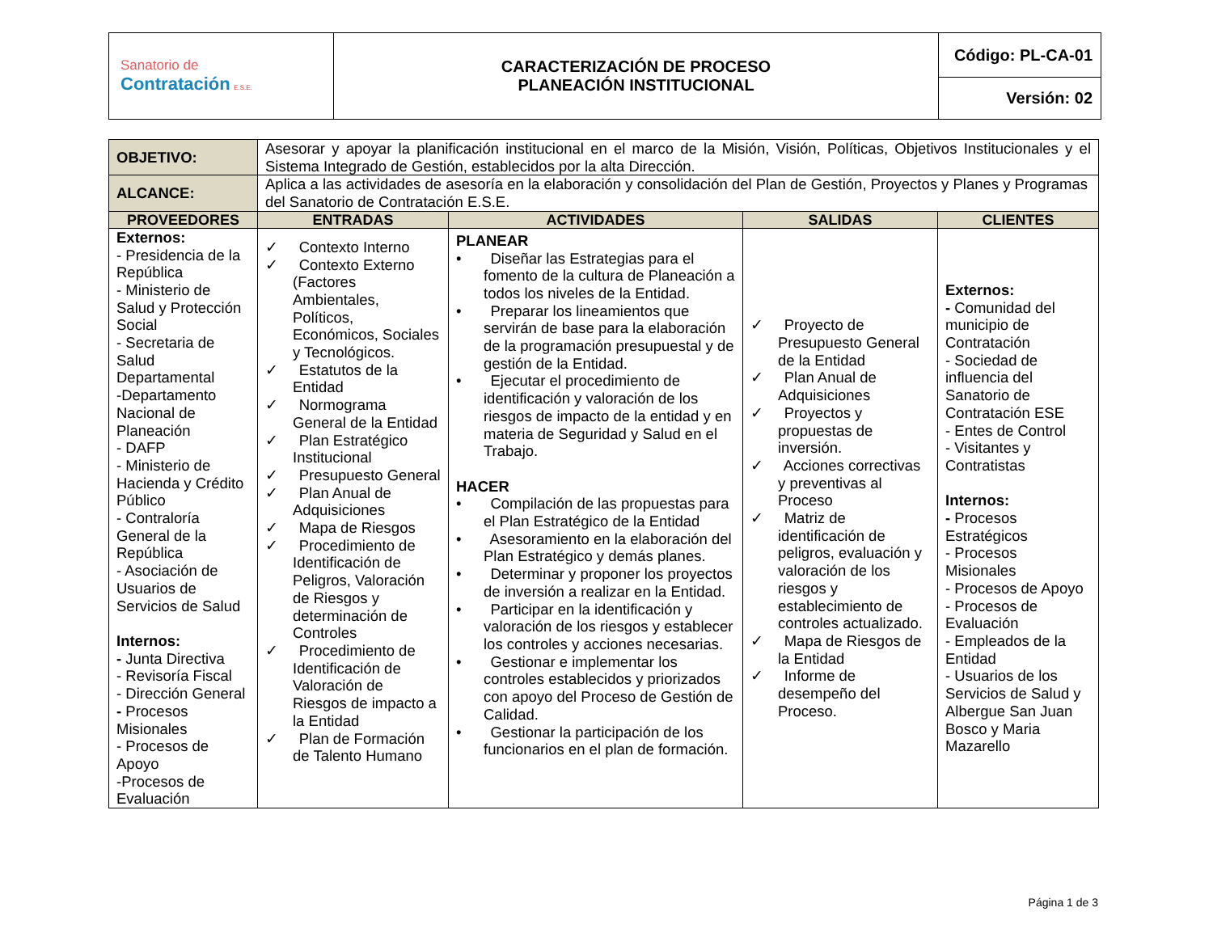| Sanatorio de Contratación E.S.E. | CARACTERIZACIÓN DE PROCESO PLANEACIÓN INSTITUCIONAL | Código: PL-CA-01 |
| | | Versión: 02 |
| OBJETIVO: | Asesorar y apoyar la planificación institucional en el marco de la Misión, Visión, Políticas, Objetivos Institucionales y el Sistema Integrado de Gestión, establecidos por la alta Dirección. | | | |
| ALCANCE: | Aplica a las actividades de asesoría en la elaboración y consolidación del Plan de Gestión, Proyectos y Planes y Programas del Sanatorio de Contratación E.S.E. | | | |
| PROVEEDORES | ENTRADAS | ACTIVIDADES | SALIDAS | CLIENTES |
| Externos: - Presidencia de la República - Ministerio de Salud y Protección Social - Secretaria de Salud Departamental -Departamento Nacional de Planeación - DAFP - Ministerio de Hacienda y Crédito Público - Contraloría General de la República - Asociación de Usuarios de Servicios de Salud Internos: - Junta Directiva - Revisoría Fiscal - Dirección General - Procesos Misionales - Procesos de Apoyo -Procesos de Evaluación | ✓ Contexto Interno ✓ Contexto Externo (Factores Ambientales, Políticos, Económicos, Sociales y Tecnológicos. ✓ Estatutos de la Entidad ✓ Normograma General de la Entidad ✓ Plan Estratégico Institucional ✓ Presupuesto General ✓ Plan Anual de Adquisiciones ✓ Mapa de Riesgos ✓ Procedimiento de Identificación de Peligros, Valoración de Riesgos y determinación de Controles ✓ Procedimiento de Identificación de Valoración de Riesgos de impacto a la Entidad ✓ Plan de Formación de Talento Humano | PLANEAR • Diseñar las Estrategias para el fomento de la cultura de Planeación a todos los niveles de la Entidad. • Preparar los lineamientos que servirán de base para la elaboración de la programación presupuestal y de gestión de la Entidad. • Ejecutar el procedimiento de identificación y valoración de los riesgos de impacto de la entidad y en materia de Seguridad y Salud en el Trabajo. HACER • Compilación de las propuestas para el Plan Estratégico de la Entidad • Asesoramiento en la elaboración del Plan Estratégico y demás planes. • Determinar y proponer los proyectos de inversión a realizar en la Entidad. • Participar en la identificación y valoración de los riesgos y establecer los controles y acciones necesarias. • Gestionar e implementar los controles establecidos y priorizados con apoyo del Proceso de Gestión de Calidad. • Gestionar la participación de los funcionarios en el plan de formación. | ✓ Proyecto de Presupuesto General de la Entidad ✓ Plan Anual de Adquisiciones ✓ Proyectos y propuestas de inversión. ✓ Acciones correctivas y preventivas al Proceso ✓ Matriz de identificación de peligros, evaluación y valoración de los riesgos y establecimiento de controles actualizado. ✓ Mapa de Riesgos de la Entidad ✓ Informe de desempeño del Proceso. | Externos: - Comunidad del municipio de Contratación - Sociedad de influencia del Sanatorio de Contratación ESE - Entes de Control - Visitantes y Contratistas Internos: - Procesos Estratégicos - Procesos Misionales - Procesos de Apoyo - Procesos de Evaluación - Empleados de la Entidad - Usuarios de los Servicios de Salud y Albergue San Juan Bosco y Maria Mazarello |
Página 1 de 3